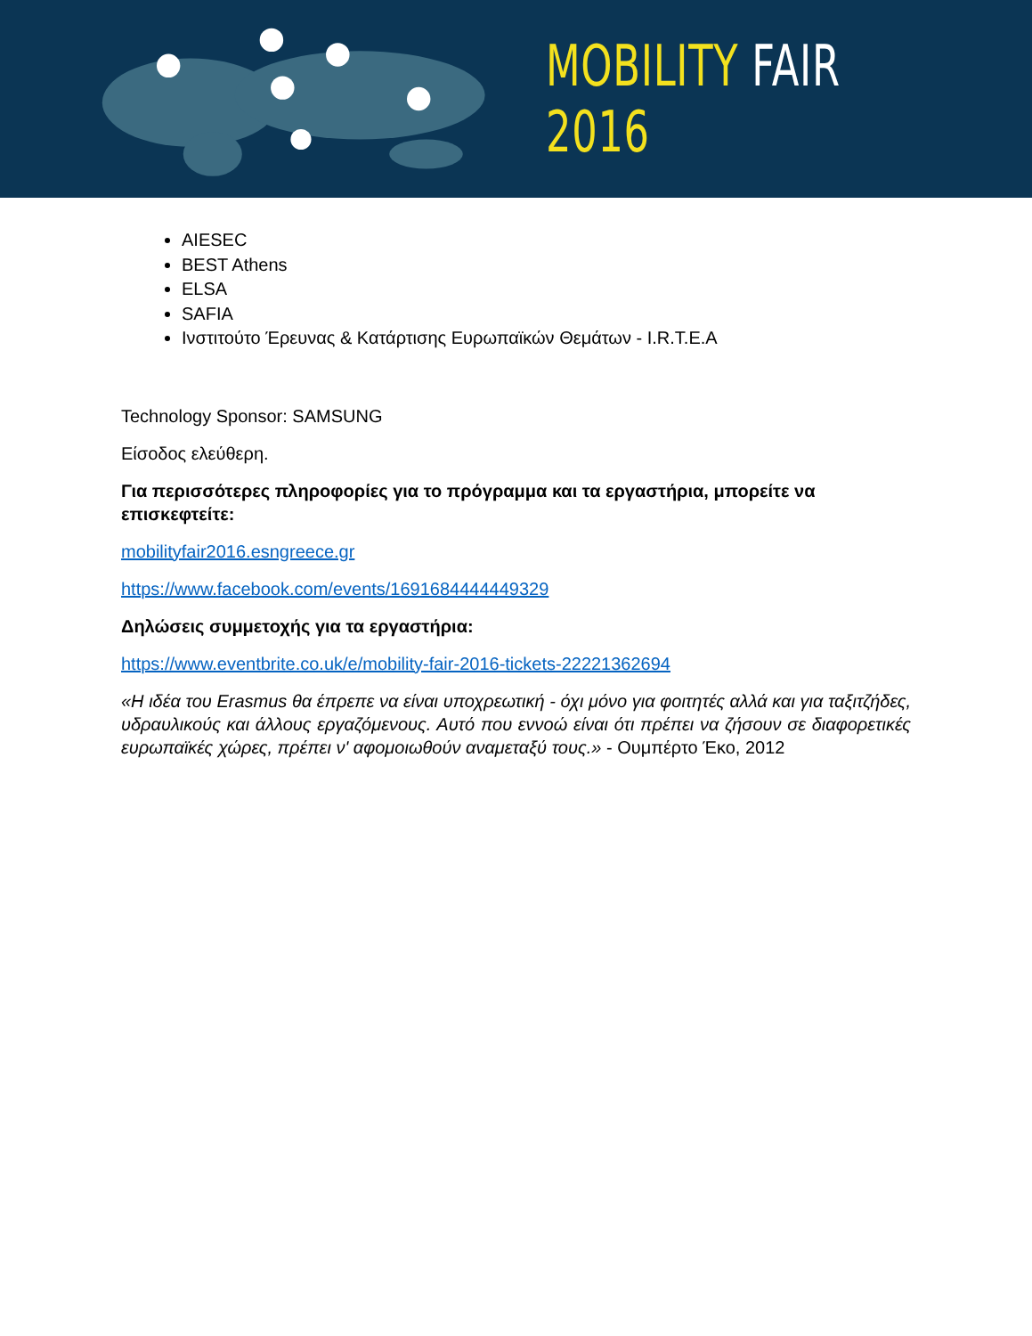MOBILITY FAIR 2016
AIESEC
BEST Athens
ELSA
SAFIA
Ινστιτούτο Έρευνας & Κατάρτισης Ευρωπαϊκών Θεμάτων - I.R.T.E.A
Technology Sponsor: SAMSUNG
Είσοδος ελεύθερη.
Για περισσότερες πληροφορίες για το πρόγραμμα και τα εργαστήρια, μπορείτε να επισκεφτείτε:
mobilityfair2016.esngreece.gr
https://www.facebook.com/events/1691684444449329
Δηλώσεις συμμετοχής για τα εργαστήρια:
https://www.eventbrite.co.uk/e/mobility-fair-2016-tickets-22221362694
«Η ιδέα του Erasmus θα έπρεπε να είναι υποχρεωτική - όχι μόνο για φοιτητές αλλά και για ταξιτζήδες, υδραυλικούς και άλλους εργαζόμενους. Αυτό που εννοώ είναι ότι πρέπει να ζήσουν σε διαφορετικές ευρωπαϊκές χώρες, πρέπει ν' αφομοιωθούν αναμεταξύ τους.» - Ουμπέρτο Έκο, 2012